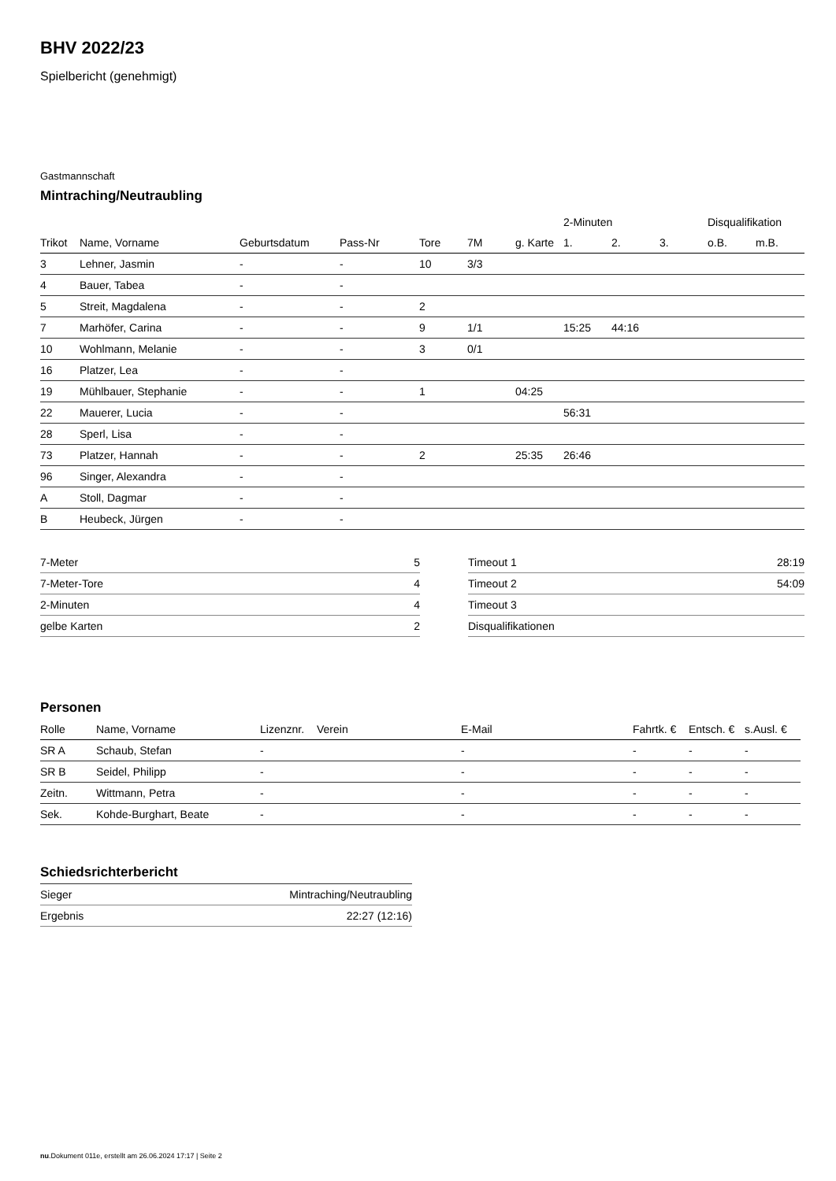BHV 2022/23
Spielbericht (genehmigt)
Gastmannschaft
Mintraching/Neutraubling
| | | | | | | | 2-Minuten | | | Disqualifikation | |
| --- | --- | --- | --- | --- | --- | --- | --- | --- | --- | --- | --- |
| Trikot | Name, Vorname | Geburtsdatum | Pass-Nr | Tore | 7M | g. Karte | 1. | 2. | 3. | o.B. | m.B. |
| 3 | Lehner, Jasmin | - | - | 10 | 3/3 | | | | | | |
| 4 | Bauer, Tabea | - | - | | | | | | | | |
| 5 | Streit, Magdalena | - | - | 2 | | | | | | | |
| 7 | Marhöfer, Carina | - | - | 9 | 1/1 | | 15:25 | 44:16 | | | |
| 10 | Wohlmann, Melanie | - | - | 3 | 0/1 | | | | | | |
| 16 | Platzer, Lea | - | - | | | | | | | | |
| 19 | Mühlbauer, Stephanie | - | - | 1 | | 04:25 | | | | | |
| 22 | Mauerer, Lucia | - | - | | | | 56:31 | | | | |
| 28 | Sperl, Lisa | - | - | | | | | | | | |
| 73 | Platzer, Hannah | - | - | 2 | | 25:35 | 26:46 | | | | |
| 96 | Singer, Alexandra | - | - | | | | | | | | |
| A | Stoll, Dagmar | - | - | | | | | | | | |
| B | Heubeck, Jürgen | - | - | | | | | | | | |
| 7-Meter | 5 |
| 7-Meter-Tore | 4 |
| 2-Minuten | 4 |
| gelbe Karten | 2 |
| Timeout 1 | 28:19 |
| Timeout 2 | 54:09 |
| Timeout 3 | |
| Disqualifikationen | |
Personen
| Rolle | Name, Vorname | Lizenznr. | Verein | E-Mail | Fahrtk. € | Entsch. € | s.Ausl. € |
| --- | --- | --- | --- | --- | --- | --- | --- |
| SR A | Schaub, Stefan | - | | - | - | - | - |
| SR B | Seidel, Philipp | - | | - | - | - | - |
| Zeitn. | Wittmann, Petra | - | | - | - | - | - |
| Sek. | Kohde-Burghart, Beate | - | | - | - | - | - |
Schiedsrichterbericht
| Sieger | Mintraching/Neutraubling |
| Ergebnis | 22:27 (12:16) |
nu.Dokument 011e, erstellt am 26.06.2024 17:17 | Seite 2